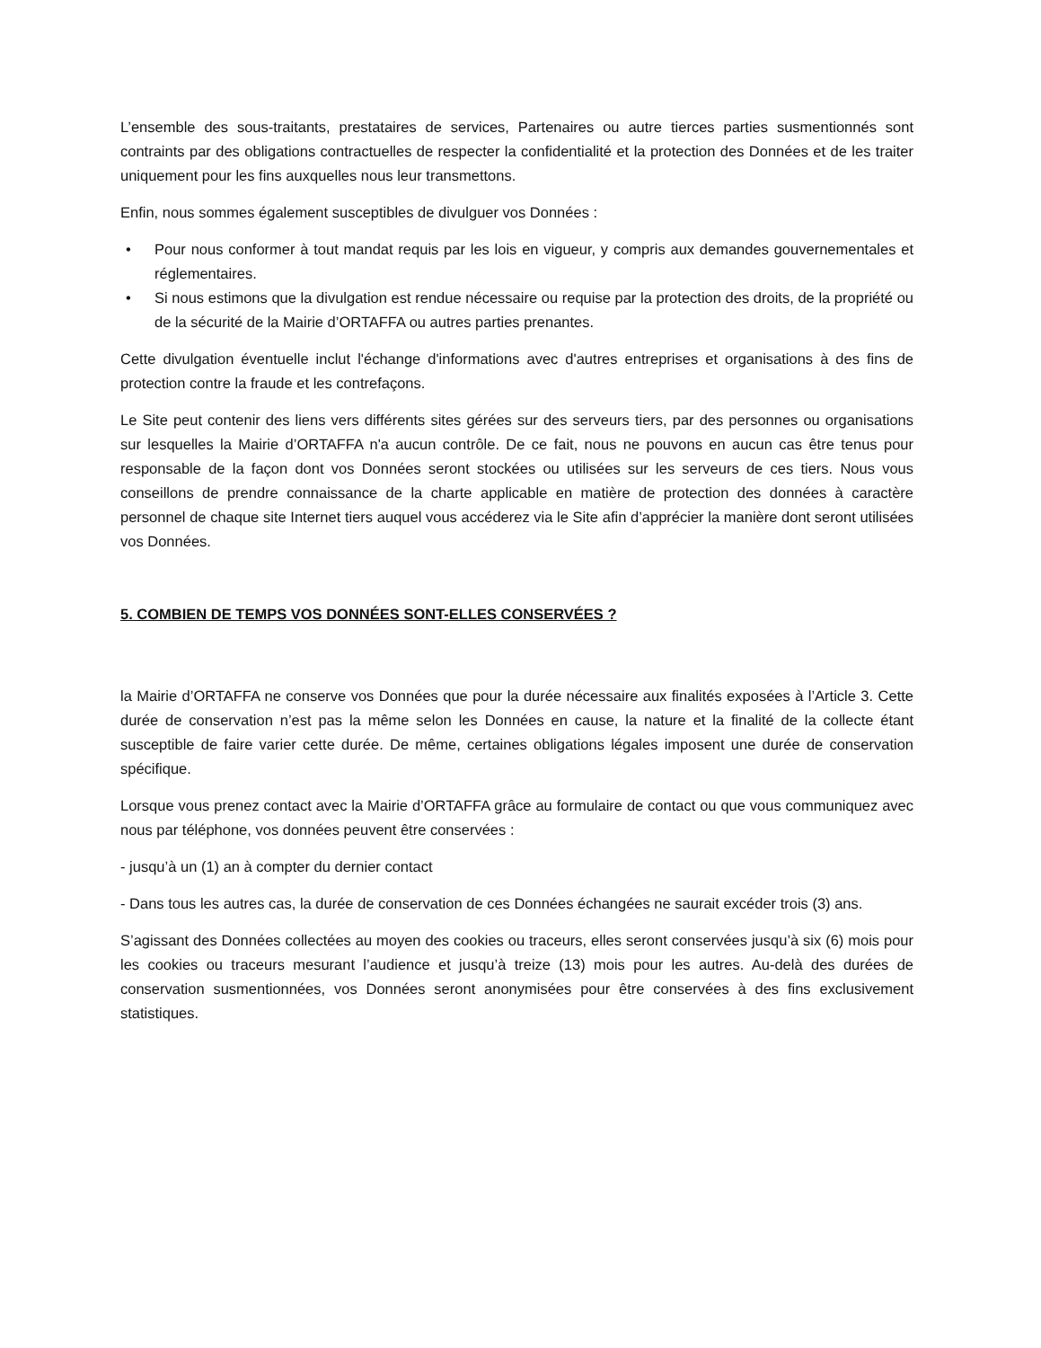L’ensemble des sous-traitants, prestataires de services, Partenaires ou autre tierces parties susmentionnés sont contraints par des obligations contractuelles de respecter la confidentialité et la protection des Données et de les traiter uniquement pour les fins auxquelles nous leur transmettons.
Enfin, nous sommes également susceptibles de divulguer vos Données :
• Pour nous conformer à tout mandat requis par les lois en vigueur, y compris aux demandes gouvernementales et réglementaires.
• Si nous estimons que la divulgation est rendue nécessaire ou requise par la protection des droits, de la propriété ou de la sécurité de la Mairie d’ORTAFFA ou autres parties prenantes.
Cette divulgation éventuelle inclut l'échange d'informations avec d'autres entreprises et organisations à des fins de protection contre la fraude et les contrefaçons.
Le Site peut contenir des liens vers différents sites gérées sur des serveurs tiers, par des personnes ou organisations sur lesquelles la Mairie d’ORTAFFA n'a aucun contrôle. De ce fait, nous ne pouvons en aucun cas être tenus pour responsable de la façon dont vos Données seront stockées ou utilisées sur les serveurs de ces tiers. Nous vous conseillons de prendre connaissance de la charte applicable en matière de protection des données à caractère personnel de chaque site Internet tiers auquel vous accéderez via le Site afin d’apprécier la manière dont seront utilisées vos Données.
5. COMBIEN DE TEMPS VOS DONNÉES SONT-ELLES CONSERVÉES ?
la Mairie d’ORTAFFA ne conserve vos Données que pour la durée nécessaire aux finalités exposées à l’Article 3. Cette durée de conservation n’est pas la même selon les Données en cause, la nature et la finalité de la collecte étant susceptible de faire varier cette durée. De même, certaines obligations légales imposent une durée de conservation spécifique.
Lorsque vous prenez contact avec la Mairie d’ORTAFFA grâce au formulaire de contact ou que vous communiquez avec nous par téléphone, vos données peuvent être conservées :
- jusqu’à un (1) an à compter du dernier contact
- Dans tous les autres cas, la durée de conservation de ces Données échangées ne saurait excéder trois (3) ans.
S’agissant des Données collectées au moyen des cookies ou traceurs, elles seront conservées jusqu’à six (6) mois pour les cookies ou traceurs mesurant l’audience et jusqu’à treize (13) mois pour les autres. Au-delà des durées de conservation susmentionnées, vos Données seront anonymisées pour être conservées à des fins exclusivement statistiques.